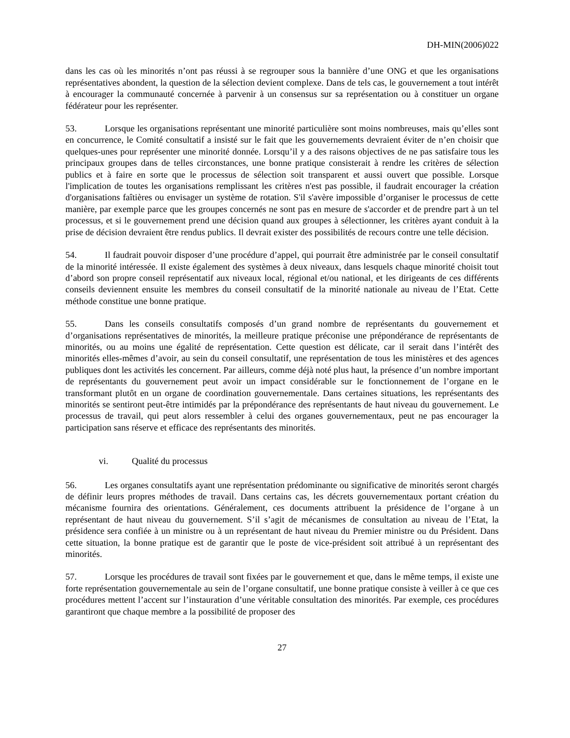DH-MIN(2006)022
dans les cas où les minorités n’ont pas réussi à se regrouper sous la bannière d’une ONG et que les organisations représentatives abondent, la question de la sélection devient complexe. Dans de tels cas, le gouvernement a tout intérêt à encourager la communauté concernée à parvenir à un consensus sur sa représentation ou à constituer un organe fédérateur pour les représenter.
53. Lorsque les organisations représentant une minorité particulière sont moins nombreuses, mais qu’elles sont en concurrence, le Comité consultatif a insisté sur le fait que les gouvernements devraient éviter de n’en choisir que quelques-unes pour représenter une minorité donnée. Lorsqu’il y a des raisons objectives de ne pas satisfaire tous les principaux groupes dans de telles circonstances, une bonne pratique consisterait à rendre les critères de sélection publics et à faire en sorte que le processus de sélection soit transparent et aussi ouvert que possible. Lorsque l'implication de toutes les organisations remplissant les critères n'est pas possible, il faudrait encourager la création d'organisations faîtières ou envisager un système de rotation. S'il s'avère impossible d’organiser le processus de cette manière, par exemple parce que les groupes concernés ne sont pas en mesure de s'accorder et de prendre part à un tel processus, et si le gouvernement prend une décision quand aux groupes à sélectionner, les critères ayant conduit à la prise de décision devraient être rendus publics. Il devrait exister des possibilités de recours contre une telle décision.
54. Il faudrait pouvoir disposer d’une procédure d’appel, qui pourrait être administrée par le conseil consultatif de la minorité intéressée. Il existe également des systèmes à deux niveaux, dans lesquels chaque minorité choisit tout d’abord son propre conseil représentatif aux niveaux local, régional et/ou national, et les dirigeants de ces différents conseils deviennent ensuite les membres du conseil consultatif de la minorité nationale au niveau de l’Etat. Cette méthode constitue une bonne pratique.
55. Dans les conseils consultatifs composés d’un grand nombre de représentants du gouvernement et d’organisations représentatives de minorités, la meilleure pratique préconise une prépondérance de représentants de minorités, ou au moins une égalité de représentation. Cette question est délicate, car il serait dans l’intérêt des minorités elles-mêmes d’avoir, au sein du conseil consultatif, une représentation de tous les ministères et des agences publiques dont les activités les concernent. Par ailleurs, comme déjà noté plus haut, la présence d’un nombre important de représentants du gouvernement peut avoir un impact considérable sur le fonctionnement de l’organe en le transformant plutôt en un organe de coordination gouvernementale. Dans certaines situations, les représentants des minorités se sentiront peut-être intimidés par la prépondérance des représentants de haut niveau du gouvernement. Le processus de travail, qui peut alors ressembler à celui des organes gouvernementaux, peut ne pas encourager la participation sans réserve et efficace des représentants des minorités.
vi. Qualité du processus
56. Les organes consultatifs ayant une représentation prédominante ou significative de minorités seront chargés de définir leurs propres méthodes de travail. Dans certains cas, les décrets gouvernementaux portant création du mécanisme fournira des orientations. Généralement, ces documents attribuent la présidence de l’organe à un représentant de haut niveau du gouvernement. S’il s’agit de mécanismes de consultation au niveau de l’Etat, la présidence sera confiée à un ministre ou à un représentant de haut niveau du Premier ministre ou du Président. Dans cette situation, la bonne pratique est de garantir que le poste de vice-président soit attribué à un représentant des minorités.
57. Lorsque les procédures de travail sont fixées par le gouvernement et que, dans le même temps, il existe une forte représentation gouvernementale au sein de l’organe consultatif, une bonne pratique consiste à veiller à ce que ces procédures mettent l’accent sur l’instauration d’une véritable consultation des minorités. Par exemple, ces procédures garantiront que chaque membre a la possibilité de proposer des
27